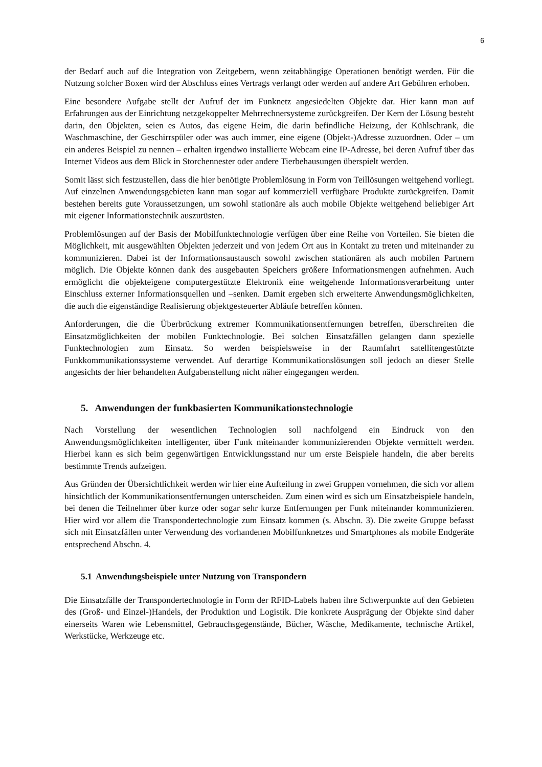6
der Bedarf auch auf die Integration von Zeitgebern, wenn zeitabhängige Operationen benötigt werden. Für die Nutzung solcher Boxen wird der Abschluss eines Vertrags verlangt oder werden auf andere Art Gebühren erhoben.
Eine besondere Aufgabe stellt der Aufruf der im Funknetz angesiedelten Objekte dar. Hier kann man auf Erfahrungen aus der Einrichtung netzgekoppelter Mehrrechnersysteme zurückgreifen. Der Kern der Lösung besteht darin, den Objekten, seien es Autos, das eigene Heim, die darin befindliche Heizung, der Kühlschrank, die Waschmaschine, der Geschirrspüler oder was auch immer, eine eigene (Objekt-)Adresse zuzuordnen. Oder – um ein anderes Beispiel zu nennen – erhalten irgendwo installierte Webcam eine IP-Adresse, bei deren Aufruf über das Internet Videos aus dem Blick in Storchennester oder andere Tierbehausungen überspielt werden.
Somit lässt sich festzustellen, dass die hier benötigte Problemlösung in Form von Teillösungen weitgehend vorliegt. Auf einzelnen Anwendungsgebieten kann man sogar auf kommerziell verfügbare Produkte zurückgreifen. Damit bestehen bereits gute Voraussetzungen, um sowohl stationäre als auch mobile Objekte weitgehend beliebiger Art mit eigener Informationstechnik auszurüsten.
Problemlösungen auf der Basis der Mobilfunktechnologie verfügen über eine Reihe von Vorteilen. Sie bieten die Möglichkeit, mit ausgewählten Objekten jederzeit und von jedem Ort aus in Kontakt zu treten und miteinander zu kommunizieren. Dabei ist der Informationsaustausch sowohl zwischen stationären als auch mobilen Partnern möglich. Die Objekte können dank des ausgebauten Speichers größere Informationsmengen aufnehmen. Auch ermöglicht die objekteigene computergestützte Elektronik eine weitgehende Informationsverarbeitung unter Einschluss externer Informationsquellen und –senken. Damit ergeben sich erweiterte Anwendungsmöglichkeiten, die auch die eigenständige Realisierung objektgesteuerter Abläufe betreffen können.
Anforderungen, die die Überbrückung extremer Kommunikationsentfernungen betreffen, überschreiten die Einsatzmöglichkeiten der mobilen Funktechnologie. Bei solchen Einsatzfällen gelangen dann spezielle Funktechnologien zum Einsatz. So werden beispielsweise in der Raumfahrt satellitengestützte Funkkommunikationssysteme verwendet. Auf derartige Kommunikationslösungen soll jedoch an dieser Stelle angesichts der hier behandelten Aufgabenstellung nicht näher eingegangen werden.
5. Anwendungen der funkbasierten Kommunikationstechnologie
Nach Vorstellung der wesentlichen Technologien soll nachfolgend ein Eindruck von den Anwendungsmöglichkeiten intelligenter, über Funk miteinander kommunizierenden Objekte vermittelt werden. Hierbei kann es sich beim gegenwärtigen Entwicklungsstand nur um erste Beispiele handeln, die aber bereits bestimmte Trends aufzeigen.
Aus Gründen der Übersichtlichkeit werden wir hier eine Aufteilung in zwei Gruppen vornehmen, die sich vor allem hinsichtlich der Kommunikationsentfernungen unterscheiden. Zum einen wird es sich um Einsatzbeispiele handeln, bei denen die Teilnehmer über kurze oder sogar sehr kurze Entfernungen per Funk miteinander kommunizieren. Hier wird vor allem die Transpondertechnologie zum Einsatz kommen (s. Abschn. 3). Die zweite Gruppe befasst sich mit Einsatzfällen unter Verwendung des vorhandenen Mobilfunknetzes und Smartphones als mobile Endgeräte entsprechend Abschn. 4.
5.1 Anwendungsbeispiele unter Nutzung von Transpondern
Die Einsatzfälle der Transpondertechnologie in Form der RFID-Labels haben ihre Schwerpunkte auf den Gebieten des (Groß- und Einzel-)Handels, der Produktion und Logistik. Die konkrete Ausprägung der Objekte sind daher einerseits Waren wie Lebensmittel, Gebrauchsgegenstände, Bücher, Wäsche, Medikamente, technische Artikel, Werkstücke, Werkzeuge etc.